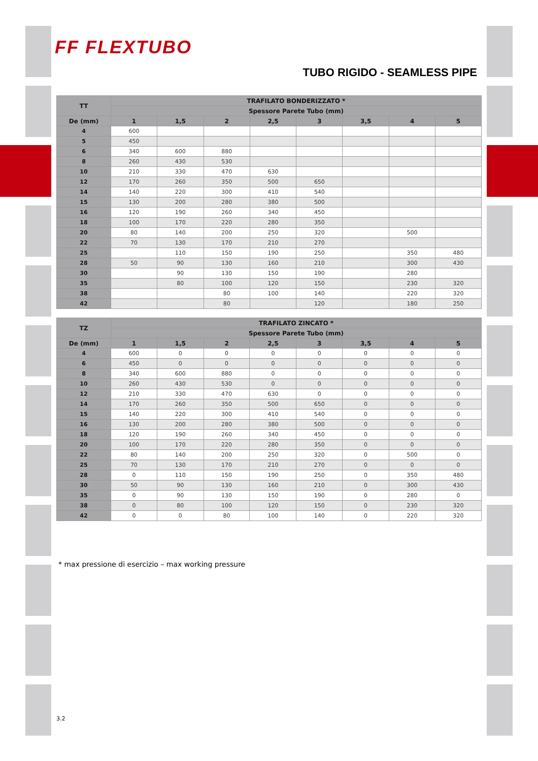FF FLEXTUBO
TUBO RIGIDO - SEAMLESS PIPE
| TT | TRAFILATO BONDERIZZATO * | | | | | | | |
| --- | --- | --- | --- | --- | --- | --- | --- | --- |
| | Spessore Parete Tubo (mm) | | | | | | | |
| De (mm) | 1 | 1,5 | 2 | 2,5 | 3 | 3,5 | 4 | 5 |
| 4 | 600 | | | | | | | |
| 5 | 450 | | | | | | | |
| 6 | 340 | 600 | 880 | | | | | |
| 8 | 260 | 430 | 530 | | | | | |
| 10 | 210 | 330 | 470 | 630 | | | | |
| 12 | 170 | 260 | 350 | 500 | 650 | | | |
| 14 | 140 | 220 | 300 | 410 | 540 | | | |
| 15 | 130 | 200 | 280 | 380 | 500 | | | |
| 16 | 120 | 190 | 260 | 340 | 450 | | | |
| 18 | 100 | 170 | 220 | 280 | 350 | | | |
| 20 | 80 | 140 | 200 | 250 | 320 | | 500 | |
| 22 | 70 | 130 | 170 | 210 | 270 | | | |
| 25 | | 110 | 150 | 190 | 250 | | 350 | 480 |
| 28 | 50 | 90 | 130 | 160 | 210 | | 300 | 430 |
| 30 | | 90 | 130 | 150 | 190 | | 280 | |
| 35 | | 80 | 100 | 120 | 150 | | 230 | 320 |
| 38 | | | 80 | 100 | 140 | | 220 | 320 |
| 42 | | | 80 | | 120 | | 180 | 250 |
| TZ | TRAFILATO ZINCATO * | | | | | | | |
| --- | --- | --- | --- | --- | --- | --- | --- | --- |
| | Spessore Parete Tubo (mm) | | | | | | | |
| De (mm) | 1 | 1,5 | 2 | 2,5 | 3 | 3,5 | 4 | 5 |
| 4 | 600 | 0 | 0 | 0 | 0 | 0 | 0 | 0 |
| 6 | 450 | 0 | 0 | 0 | 0 | 0 | 0 | 0 |
| 8 | 340 | 600 | 880 | 0 | 0 | 0 | 0 | 0 |
| 10 | 260 | 430 | 530 | 0 | 0 | 0 | 0 | 0 |
| 12 | 210 | 330 | 470 | 630 | 0 | 0 | 0 | 0 |
| 14 | 170 | 260 | 350 | 500 | 650 | 0 | 0 | 0 |
| 15 | 140 | 220 | 300 | 410 | 540 | 0 | 0 | 0 |
| 16 | 130 | 200 | 280 | 380 | 500 | 0 | 0 | 0 |
| 18 | 120 | 190 | 260 | 340 | 450 | 0 | 0 | 0 |
| 20 | 100 | 170 | 220 | 280 | 350 | 0 | 0 | 0 |
| 22 | 80 | 140 | 200 | 250 | 320 | 0 | 500 | 0 |
| 25 | 70 | 130 | 170 | 210 | 270 | 0 | 0 | 0 |
| 28 | 0 | 110 | 150 | 190 | 250 | 0 | 350 | 480 |
| 30 | 50 | 90 | 130 | 160 | 210 | 0 | 300 | 430 |
| 35 | 0 | 90 | 130 | 150 | 190 | 0 | 280 | 0 |
| 38 | 0 | 80 | 100 | 120 | 150 | 0 | 230 | 320 |
| 42 | 0 | 0 | 80 | 100 | 140 | 0 | 220 | 320 |
* max pressione di esercizio – max working pressure
3.2